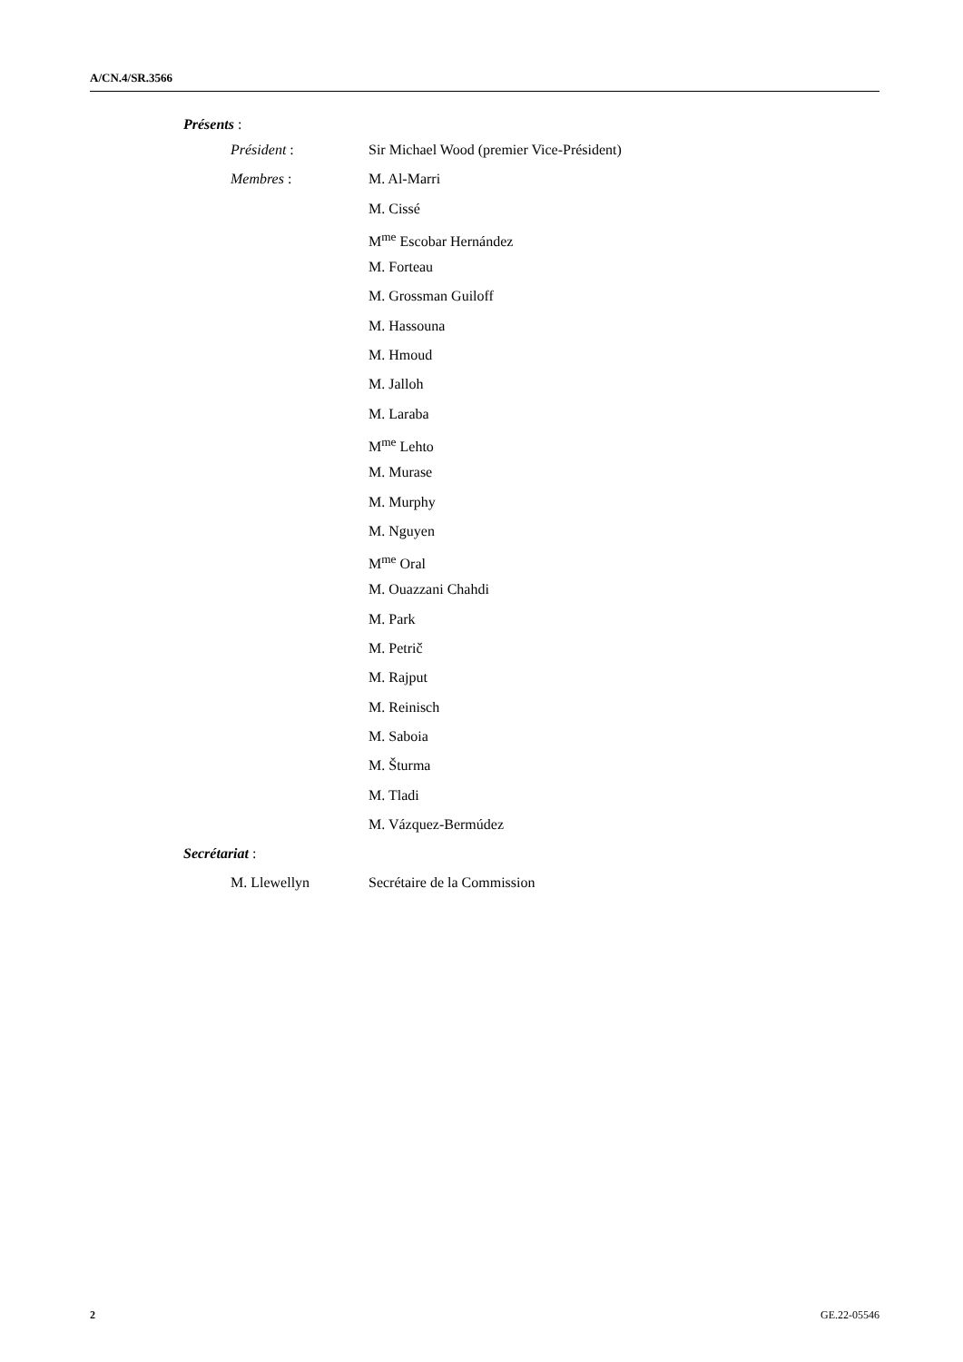A/CN.4/SR.3566
Présents :
Président : Sir Michael Wood (premier Vice-Président)
Membres : M. Al-Marri
M. Cissé
M<sup>me</sup> Escobar Hernández
M. Forteau
M. Grossman Guiloff
M. Hassouna
M. Hmoud
M. Jalloh
M. Laraba
M<sup>me</sup> Lehto
M. Murase
M. Murphy
M. Nguyen
M<sup>me</sup> Oral
M. Ouazzani Chahdi
M. Park
M. Petrič
M. Rajput
M. Reinisch
M. Saboia
M. Šturma
M. Tladi
M. Vázquez-Bermúdez
Secrétariat :
M. Llewellyn Secrétaire de la Commission
2 GE.22-05546